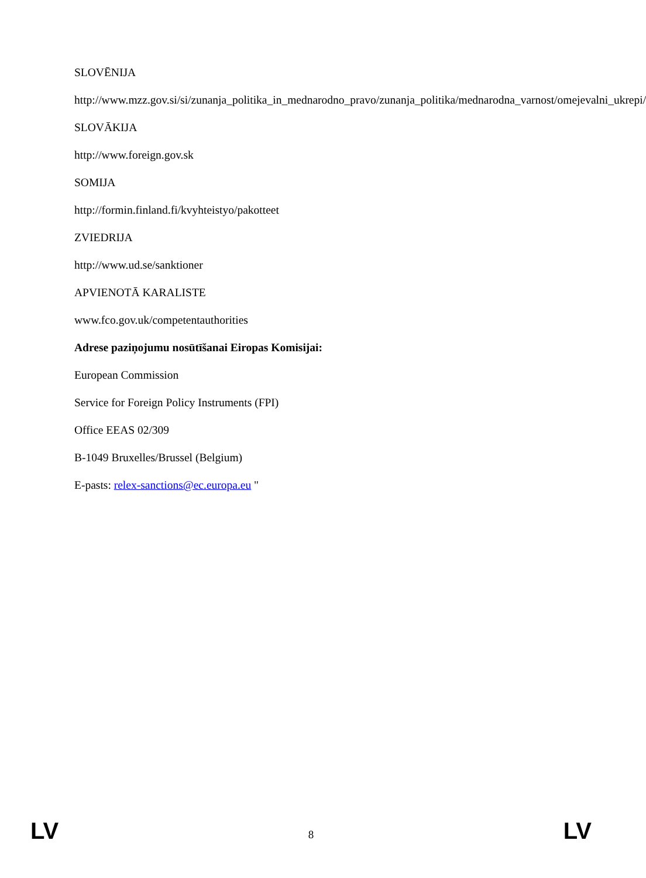SLOVĒNIJA
http://www.mzz.gov.si/si/zunanja_politika_in_mednarodno_pravo/zunanja_politika/mednarodna_varnost/omejevalni_ukrepi/
SLOVĀKIJA
http://www.foreign.gov.sk
SOMIJA
http://formin.finland.fi/kvyhteistyo/pakotteet
ZVIEDRIJA
http://www.ud.se/sanktioner
APVIENOTĀ KARALISTE
www.fco.gov.uk/competentauthorities
Adrese paziņojumu nosūtīšanai Eiropas Komisijai:
European Commission
Service for Foreign Policy Instruments (FPI)
Office EEAS 02/309
B-1049 Bruxelles/Brussel (Belgium)
E-pasts: relex-sanctions@ec.europa.eu "
LV 8 LV